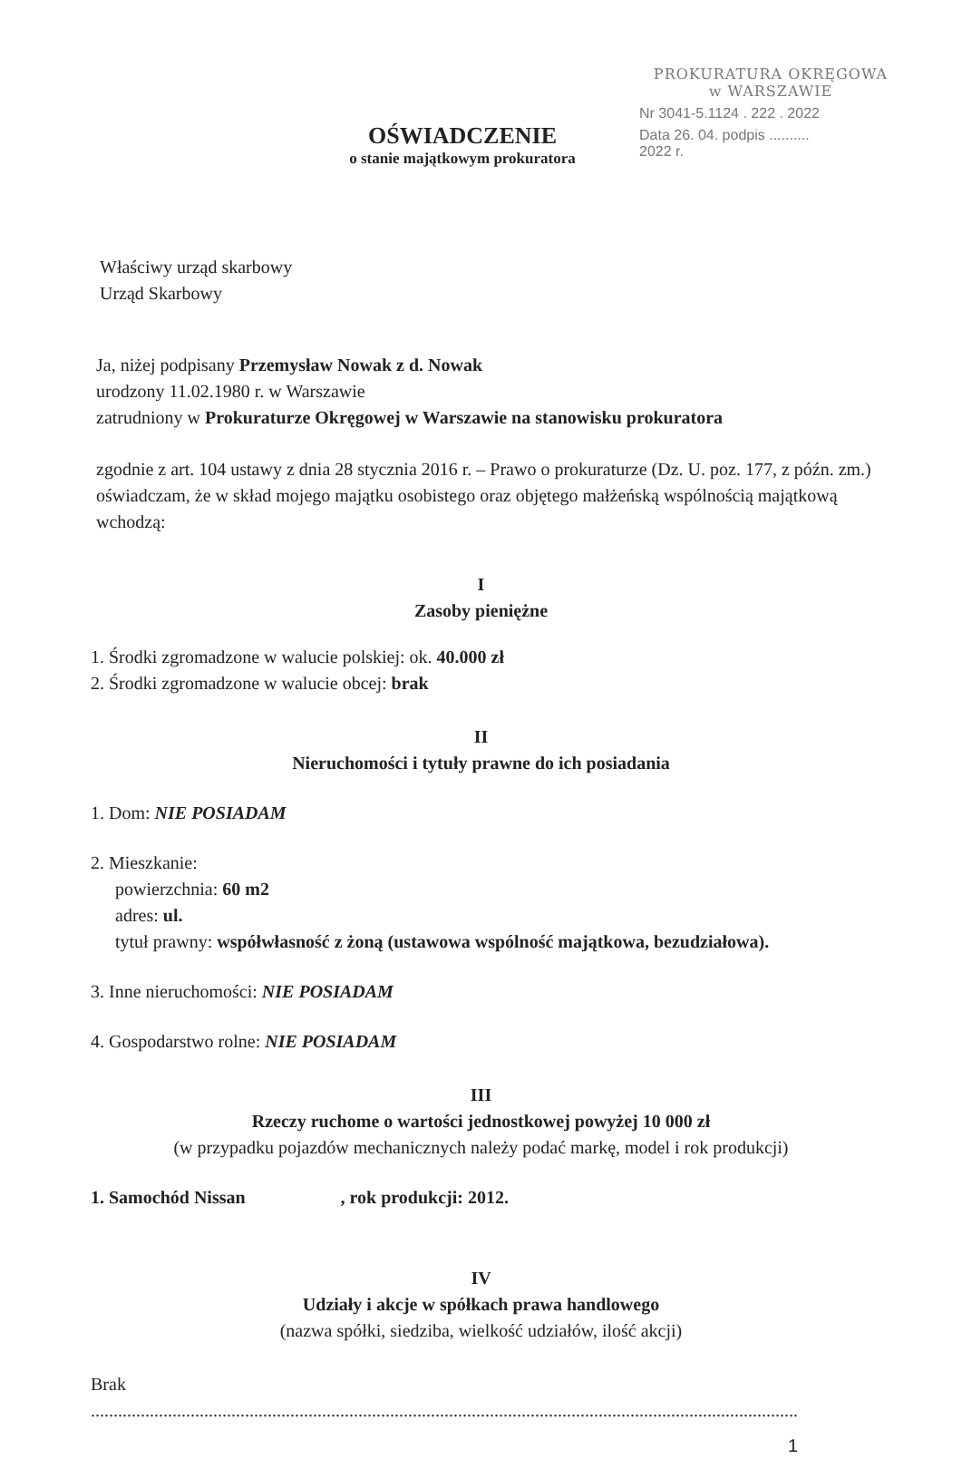PROKURATURA OKRĘGOWA
w WARSZAWIE
Nr 3041-5.1124 . 222 . 2022
Data 26. 04. podpis ..........
2022 r.
OŚWIADCZENIE
o stanie majątkowym prokuratora
Właściwy urząd skarbowy
Urząd Skarbowy
Ja, niżej podpisany Przemysław Nowak z d. Nowak
urodzony 11.02.1980 r. w Warszawie
zatrudniony w Prokuraturze Okręgowej w Warszawie na stanowisku prokuratora
zgodnie z art. 104 ustawy z dnia 28 stycznia 2016 r. – Prawo o prokuraturze (Dz. U. poz. 177, z późn. zm.) oświadczam, że w skład mojego majątku osobistego oraz objętego małżeńską wspólnością majątkową wchodzą:
I
Zasoby pieniężne
1. Środki zgromadzone w walucie polskiej: ok. 40.000 zł
2. Środki zgromadzone w walucie obcej: brak
II
Nieruchomości i tytuły prawne do ich posiadania
1. Dom: NIE POSIADAM
2. Mieszkanie:
powierzchnia: 60 m2
adres: ul.
tytuł prawny: współwłasność z żoną (ustawowa wspólność majątkowa, bezudziałowa).
3. Inne nieruchomości: NIE POSIADAM
4. Gospodarstwo rolne: NIE POSIADAM
III
Rzeczy ruchome o wartości jednostkowej powyżej 10 000 zł
(w przypadku pojazdów mechanicznych należy podać markę, model i rok produkcji)
1. Samochód Nissan , rok produkcji: 2012.
IV
Udziały i akcje w spółkach prawa handlowego
(nazwa spółki, siedziba, wielkość udziałów, ilość akcji)
Brak
....................................................................................................................................................................
1